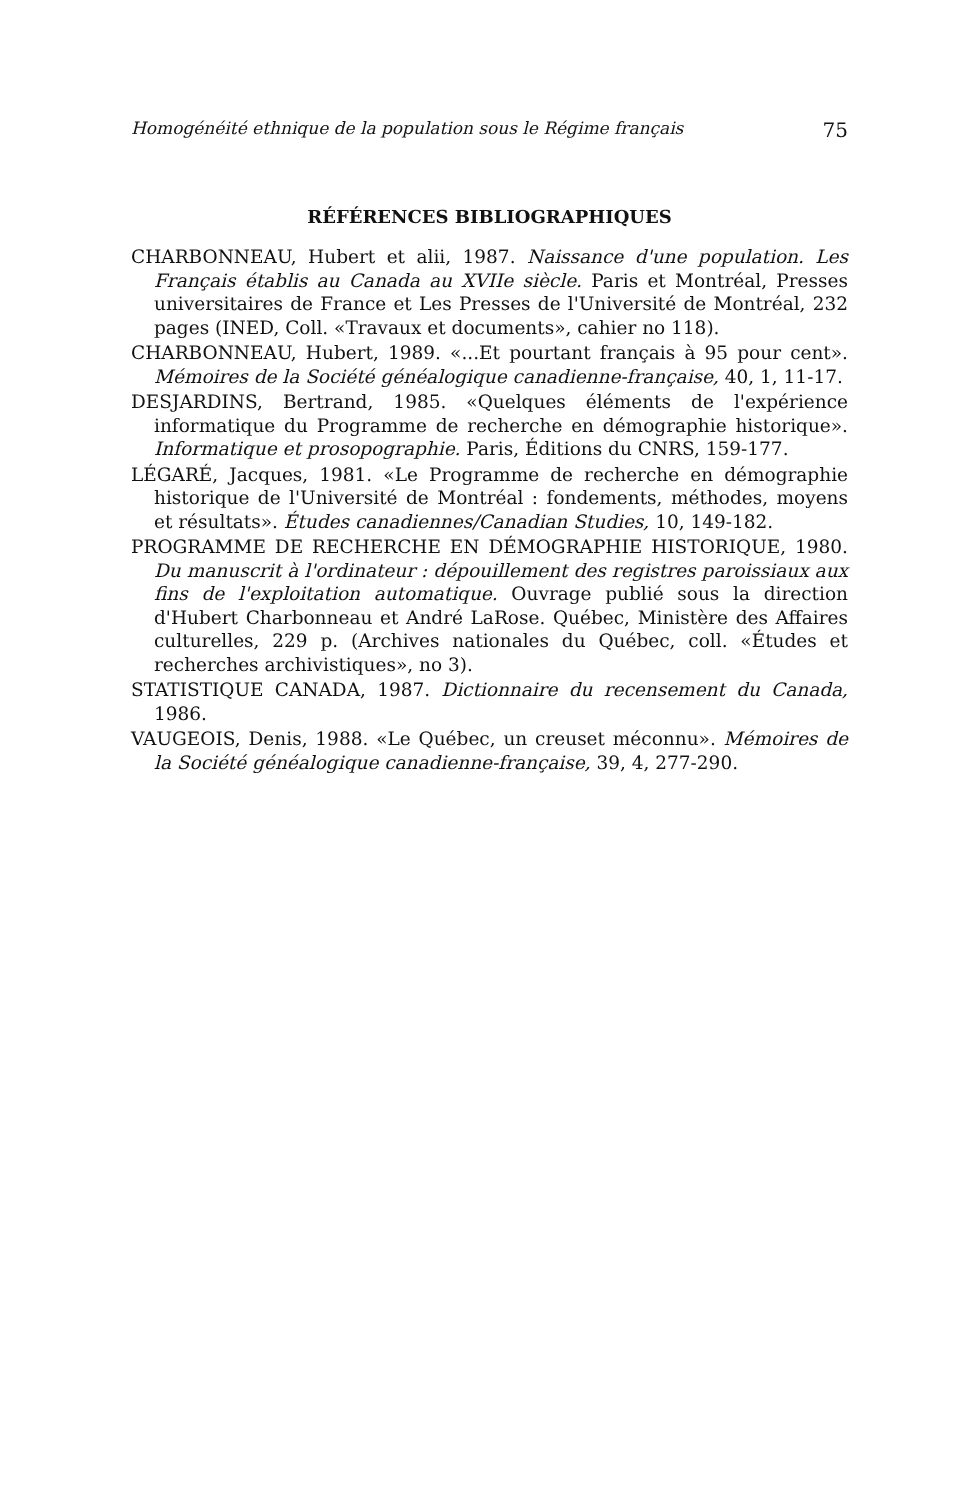Homogénéité ethnique de la population sous le Régime français 75
RÉFÉRENCES BIBLIOGRAPHIQUES
CHARBONNEAU, Hubert et alii, 1987. Naissance d'une population. Les Français établis au Canada au XVIIe siècle. Paris et Montréal, Presses universitaires de France et Les Presses de l'Université de Montréal, 232 pages (INED, Coll. «Travaux et documents», cahier no 118).
CHARBONNEAU, Hubert, 1989. «...Et pourtant français à 95 pour cent». Mémoires de la Société généalogique canadienne-française, 40, 1, 11-17.
DESJARDINS, Bertrand, 1985. «Quelques éléments de l'expérience informatique du Programme de recherche en démographie historique». Informatique et prosopographie. Paris, Éditions du CNRS, 159-177.
LÉGARÉ, Jacques, 1981. «Le Programme de recherche en démographie historique de l'Université de Montréal : fondements, méthodes, moyens et résultats». Études canadiennes/Canadian Studies, 10, 149-182.
PROGRAMME DE RECHERCHE EN DÉMOGRAPHIE HISTORIQUE, 1980. Du manuscrit à l'ordinateur : dépouillement des registres paroissiaux aux fins de l'exploitation automatique. Ouvrage publié sous la direction d'Hubert Charbonneau et André LaRose. Québec, Ministère des Affaires culturelles, 229 p. (Archives nationales du Québec, coll. «Études et recherches archivistiques», no 3).
STATISTIQUE CANADA, 1987. Dictionnaire du recensement du Canada, 1986.
VAUGEOIS, Denis, 1988. «Le Québec, un creuset méconnu». Mémoires de la Société généalogique canadienne-française, 39, 4, 277-290.